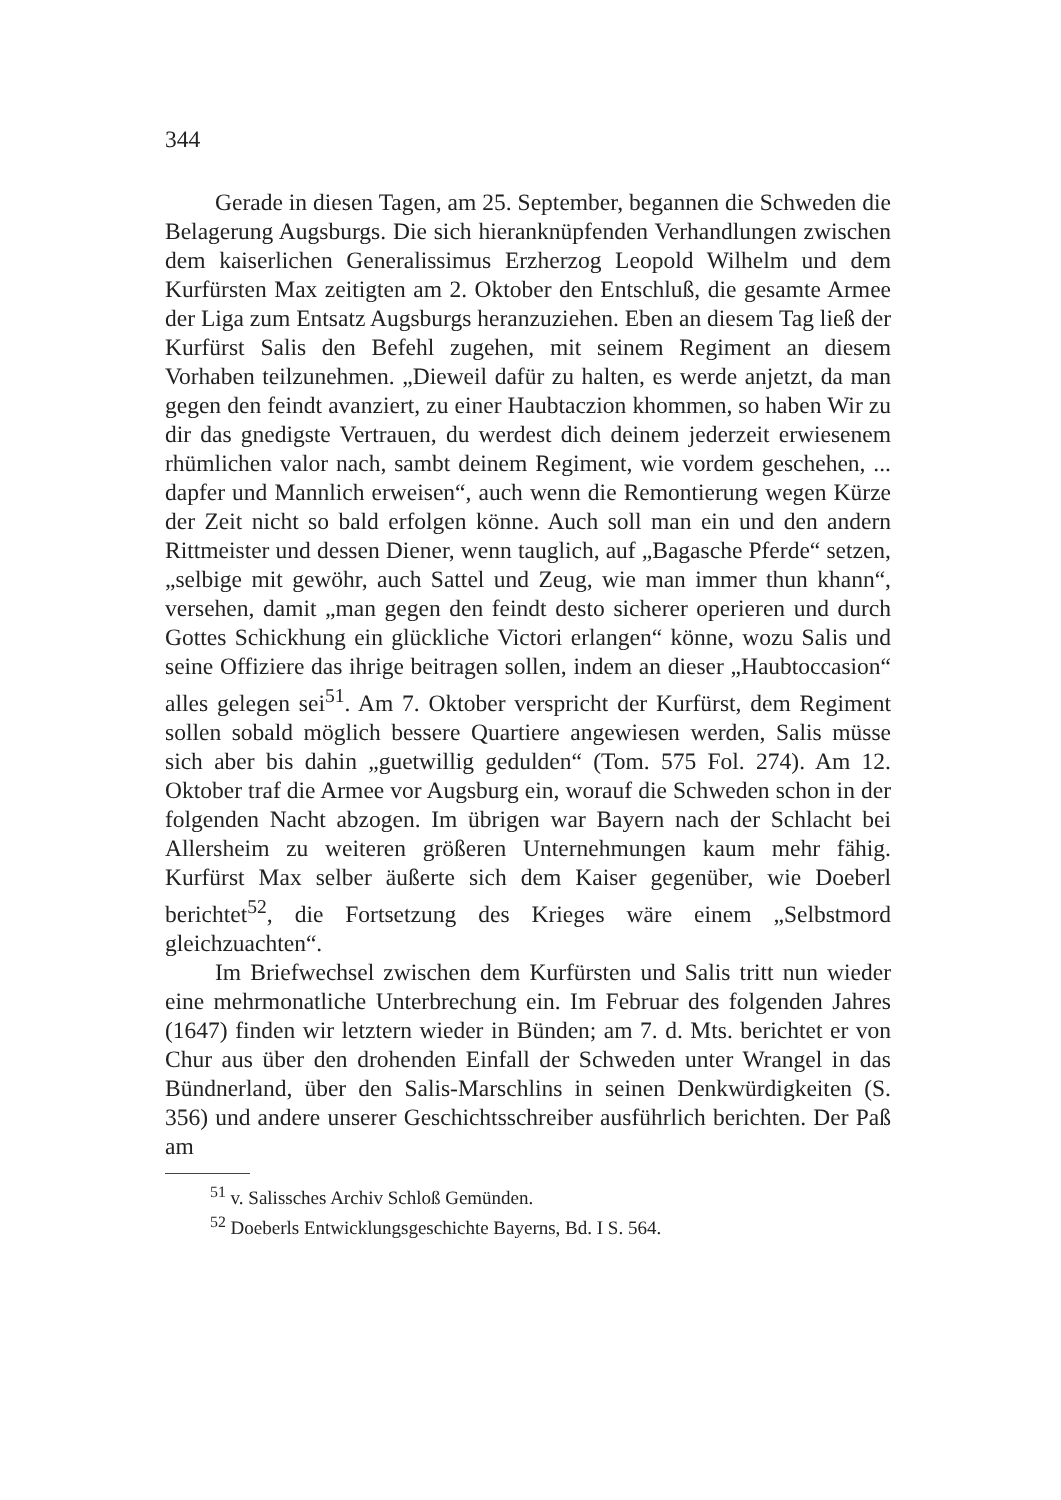344
Gerade in diesen Tagen, am 25. September, begannen die Schweden die Belagerung Augsburgs. Die sich hieranknüpfenden Verhandlungen zwischen dem kaiserlichen Generalissimus Erzherzog Leopold Wilhelm und dem Kurfürsten Max zeitigten am 2. Oktober den Entschluß, die gesamte Armee der Liga zum Entsatz Augsburgs heranzuziehen. Eben an diesem Tag ließ der Kurfürst Salis den Befehl zugehen, mit seinem Regiment an diesem Vorhaben teilzunehmen. „Dieweil dafür zu halten, es werde anjetzt, da man gegen den feindt avanziert, zu einer Haubtaczion khommen, so haben Wir zu dir das gnedigste Vertrauen, du werdest dich deinem jederzeit erwiesenem rhümlichen valor nach, sambt deinem Regiment, wie vordem geschehen, ... dapfer und Mannlich erweisen“, auch wenn die Remontierung wegen Kürze der Zeit nicht so bald erfolgen könne. Auch soll man ein und den andern Rittmeister und dessen Diener, wenn tauglich, auf „Bagasche Pferde“ setzen, „selbige mit gewöhr, auch Sattel und Zeug, wie man immer thun khann“, versehen, damit „man gegen den feindt desto sicherer operieren und durch Gottes Schickhung ein glückliche Victori erlangen“ könne, wozu Salis und seine Offiziere das ihrige beitragen sollen, indem an dieser „Haubtoccasion“ alles gelegen sei<sup>51</sup>. Am 7. Oktober verspricht der Kurfürst, dem Regiment sollen sobald möglich bessere Quartiere angewiesen werden, Salis müsse sich aber bis dahin „guetwillig gedulden“ (Tom. 575 Fol. 274). Am 12. Oktober traf die Armee vor Augsburg ein, worauf die Schweden schon in der folgenden Nacht abzogen. Im übrigen war Bayern nach der Schlacht bei Allersheim zu weiteren größeren Unternehmungen kaum mehr fähig. Kurfürst Max selber äußerte sich dem Kaiser gegenüber, wie Doeberl berichtet<sup>52</sup>, die Fortsetzung des Krieges wäre einem „Selbstmord gleichzuachten“.
Im Briefwechsel zwischen dem Kurfürsten und Salis tritt nun wieder eine mehrmonatliche Unterbrechung ein. Im Februar des folgenden Jahres (1647) finden wir letztern wieder in Bünden; am 7. d. Mts. berichtet er von Chur aus über den drohenden Einfall der Schweden unter Wrangel in das Bündnerland, über den Salis-Marschlins in seinen Denkwürdigkeiten (S. 356) und andere unserer Geschichtsschreiber ausführlich berichten. Der Paß am
<sup>51</sup> v. Salissches Archiv Schloß Gemünden.
<sup>52</sup> Doeberls Entwicklungsgeschichte Bayerns, Bd. I S. 564.